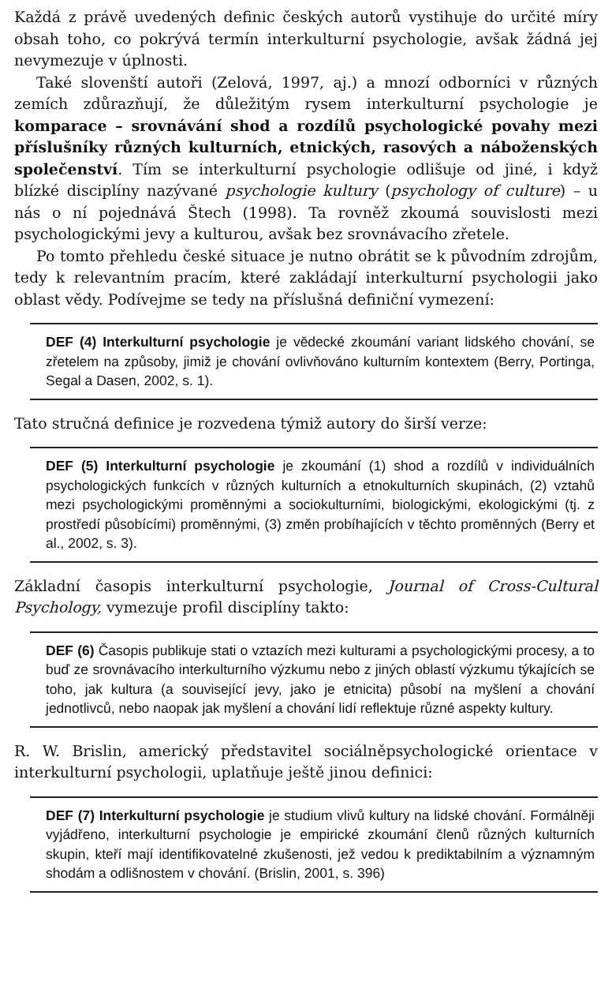Každá z právě uvedených definic českých autorů vystihuje do určité míry obsah toho, co pokrývá termín interkulturní psychologie, avšak žádná jej nevymezuje v úplnosti.
Také slovenští autoři (Zelová, 1997, aj.) a mnozí odborníci v různých zemích zdůrazňují, že důležitým rysem interkulturní psychologie je komparace – srovnávání shod a rozdílů psychologické povahy mezi příslušníky různých kulturních, etnických, rasových a náboženských společenství. Tím se interkulturní psychologie odlišuje od jiné, i když blízké disciplíny nazývané psychologie kultury (psychology of culture) – u nás o ní pojednává Štech (1998). Ta rovněž zkoumá souvislosti mezi psychologickými jevy a kulturou, avšak bez srovnávacího zřetele.
Po tomto přehledu české situace je nutno obrátit se k původním zdrojům, tedy k relevantním pracím, které zakládají interkulturní psychologii jako oblast vědy. Podívejme se tedy na příslušná definiční vymezení:
DEF (4) Interkulturní psychologie je vědecké zkoumání variant lidského chování, se zřetelem na způsoby, jimiž je chování ovlivňováno kulturním kontextem (Berry, Portinga, Segal a Dasen, 2002, s. 1).
Tato stručná definice je rozvedena týmiž autory do širší verze:
DEF (5) Interkulturní psychologie je zkoumání (1) shod a rozdílů v individuálních psychologických funkcích v různých kulturních a etnokulturních skupinách, (2) vztahů mezi psychologickými proměnnými a sociokulturními, biologickými, ekologickými (tj. z prostředí působícími) proměnnými, (3) změn probíhajících v těchto proměnných (Berry et al., 2002, s. 3).
Základní časopis interkulturní psychologie, Journal of Cross-Cultural Psychology, vymezuje profil disciplíny takto:
DEF (6) Časopis publikuje stati o vztazích mezi kulturami a psychologickými procesy, a to buď ze srovnávacího interkulturního výzkumu nebo z jiných oblastí výzkumu týkajících se toho, jak kultura (a související jevy, jako je etnicita) působí na myšlení a chování jednotlivců, nebo naopak jak myšlení a chování lidí reflektuje různé aspekty kultury.
R. W. Brislin, americký představitel sociálněpsychologické orientace v interkulturní psychologii, uplatňuje ještě jinou definici:
DEF (7) Interkulturní psychologie je studium vlivů kultury na lidské chování. Formálněji vyjádřeno, interkulturní psychologie je empirické zkoumání členů různých kulturních skupin, kteří mají identifikovatelné zkušenosti, jež vedou k prediktabilním a významným shodám a odlišnostem v chování. (Brislin, 2001, s. 396)